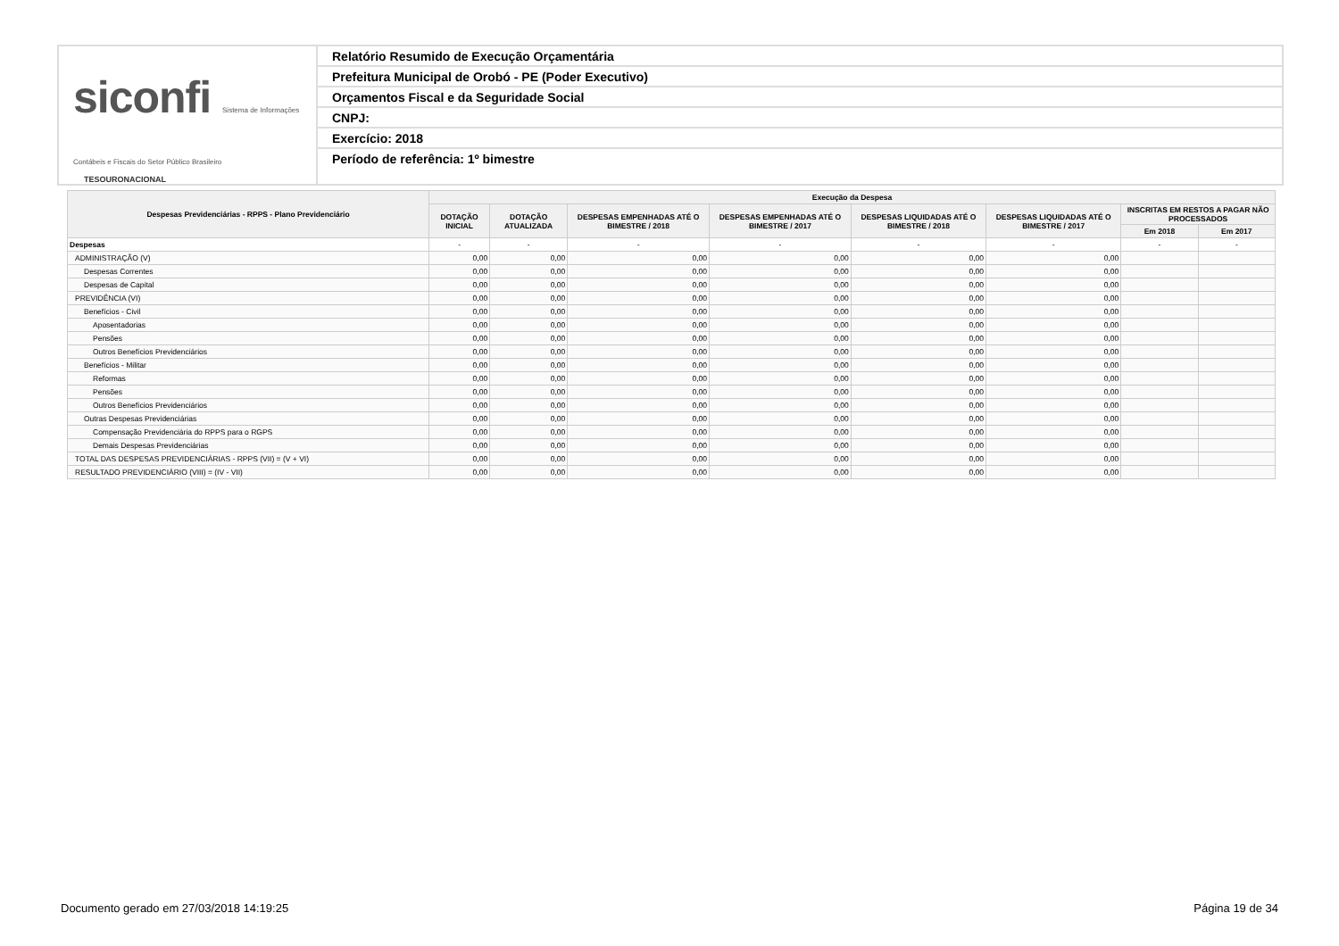siconfi Sistema de Informações Contábeis e Fiscais do Setor Público Brasileiro
TESOURONACIONAL
Relatório Resumido de Execução Orçamentária
Prefeitura Municipal de Orobó - PE (Poder Executivo)
Orçamentos Fiscal e da Seguridade Social
CNPJ:
Exercício: 2018
Período de referência: 1º bimestre
| Despesas Previdenciárias - RPPS - Plano Previdenciário | Execução da Despesa | | | | | | | |
| --- | --- | --- | --- | --- | --- | --- | --- | --- |
| | DOTAÇÃO INICIAL | DOTAÇÃO ATUALIZADA | DESPESAS EMPENHADAS ATÉ O BIMESTRE / 2018 | DESPESAS EMPENHADAS ATÉ O BIMESTRE / 2017 | DESPESAS LIQUIDADAS ATÉ O BIMESTRE / 2018 | DESPESAS LIQUIDADAS ATÉ O BIMESTRE / 2017 | INSCRITAS EM RESTOS A PAGAR NÃO PROCESSADOS | |
| | | | | | | | Em 2018 | Em 2017 |
| Despesas | - | - | - | - | - | - | - | - |
| ADMINISTRAÇÃO (V) | 0,00 | 0,00 | 0,00 | 0,00 | 0,00 | 0,00 | | |
| Despesas Correntes | 0,00 | 0,00 | 0,00 | 0,00 | 0,00 | 0,00 | | |
| Despesas de Capital | 0,00 | 0,00 | 0,00 | 0,00 | 0,00 | 0,00 | | |
| PREVIDÊNCIA (VI) | 0,00 | 0,00 | 0,00 | 0,00 | 0,00 | 0,00 | | |
| Benefícios - Civil | 0,00 | 0,00 | 0,00 | 0,00 | 0,00 | 0,00 | | |
| Aposentadorias | 0,00 | 0,00 | 0,00 | 0,00 | 0,00 | 0,00 | | |
| Pensões | 0,00 | 0,00 | 0,00 | 0,00 | 0,00 | 0,00 | | |
| Outros Benefícios Previdenciários | 0,00 | 0,00 | 0,00 | 0,00 | 0,00 | 0,00 | | |
| Benefícios - Militar | 0,00 | 0,00 | 0,00 | 0,00 | 0,00 | 0,00 | | |
| Reformas | 0,00 | 0,00 | 0,00 | 0,00 | 0,00 | 0,00 | | |
| Pensões | 0,00 | 0,00 | 0,00 | 0,00 | 0,00 | 0,00 | | |
| Outros Benefícios Previdenciários | 0,00 | 0,00 | 0,00 | 0,00 | 0,00 | 0,00 | | |
| Outras Despesas Previdenciárias | 0,00 | 0,00 | 0,00 | 0,00 | 0,00 | 0,00 | | |
| Compensação Previdenciária do RPPS para o RGPS | 0,00 | 0,00 | 0,00 | 0,00 | 0,00 | 0,00 | | |
| Demais Despesas Previdenciárias | 0,00 | 0,00 | 0,00 | 0,00 | 0,00 | 0,00 | | |
| TOTAL DAS DESPESAS PREVIDENCIÁRIAS - RPPS (VII) = (V + VI) | 0,00 | 0,00 | 0,00 | 0,00 | 0,00 | 0,00 | | |
| RESULTADO PREVIDENCIÁRIO (VIII) = (IV - VII) | 0,00 | 0,00 | 0,00 | 0,00 | 0,00 | 0,00 | | |
Documento gerado em 27/03/2018 14:19:25 Página 19 de 34